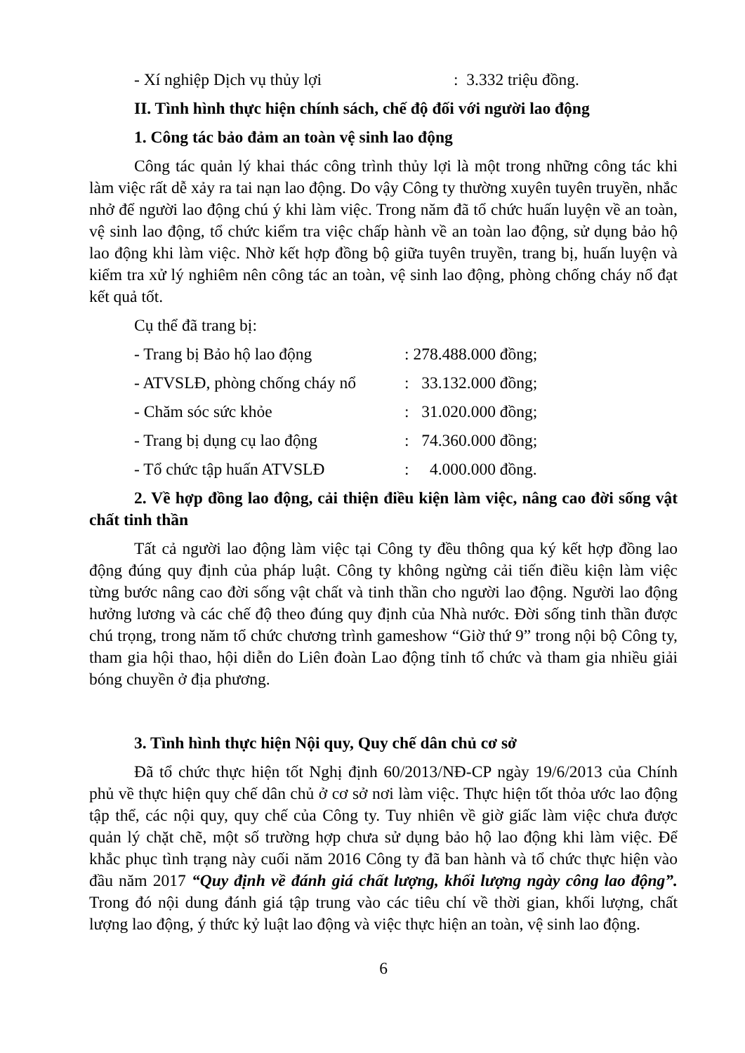- Xí nghiệp Dịch vụ thủy lợi: 3.332 triệu đồng.
II. Tình hình thực hiện chính sách, chế độ đối với người lao động
1. Công tác bảo đảm an toàn vệ sinh lao động
Công tác quản lý khai thác công trình thủy lợi là một trong những công tác khi làm việc rất dễ xảy ra tai nạn lao động. Do vậy Công ty thường xuyên tuyên truyền, nhắc nhở để người lao động chú ý khi làm việc. Trong năm đã tổ chức huấn luyện về an toàn, vệ sinh lao động, tổ chức kiểm tra việc chấp hành về an toàn lao động, sử dụng bảo hộ lao động khi làm việc. Nhờ kết hợp đồng bộ giữa tuyên truyền, trang bị, huấn luyện và kiểm tra xử lý nghiêm nên công tác an toàn, vệ sinh lao động, phòng chống cháy nổ đạt kết quả tốt.
Cụ thể đã trang bị:
- Trang bị Bảo hộ lao động: 278.488.000 đồng;
- ATVSLĐ, phòng chống cháy nổ: 33.132.000 đồng;
- Chăm sóc sức khỏe: 31.020.000 đồng;
- Trang bị dụng cụ lao động: 74.360.000 đồng;
- Tổ chức tập huấn ATVSLĐ: 4.000.000 đồng.
2. Về hợp đồng lao động, cải thiện điều kiện làm việc, nâng cao đời sống vật chất tinh thần
Tất cả người lao động làm việc tại Công ty đều thông qua ký kết hợp đồng lao động đúng quy định của pháp luật. Công ty không ngừng cải tiến điều kiện làm việc từng bước nâng cao đời sống vật chất và tinh thần cho người lao động. Người lao động hưởng lương và các chế độ theo đúng quy định của Nhà nước. Đời sống tinh thần được chú trọng, trong năm tổ chức chương trình gameshow “Giờ thứ 9” trong nội bộ Công ty, tham gia hội thao, hội diễn do Liên đoàn Lao động tỉnh tổ chức và tham gia nhiều giải bóng chuyền ở địa phương.
3. Tình hình thực hiện Nội quy, Quy chế dân chủ cơ sở
Đã tổ chức thực hiện tốt Nghị định 60/2013/NĐ-CP ngày 19/6/2013 của Chính phủ về thực hiện quy chế dân chủ ở cơ sở nơi làm việc. Thực hiện tốt thỏa ước lao động tập thể, các nội quy, quy chế của Công ty. Tuy nhiên về giờ giấc làm việc chưa được quản lý chặt chẽ, một số trường hợp chưa sử dụng bảo hộ lao động khi làm việc. Để khắc phục tình trạng này cuối năm 2016 Công ty đã ban hành và tổ chức thực hiện vào đầu năm 2017 “Quy định về đánh giá chất lượng, khối lượng ngày công lao động”. Trong đó nội dung đánh giá tập trung vào các tiêu chí về thời gian, khối lượng, chất lượng lao động, ý thức kỷ luật lao động và việc thực hiện an toàn, vệ sinh lao động.
6